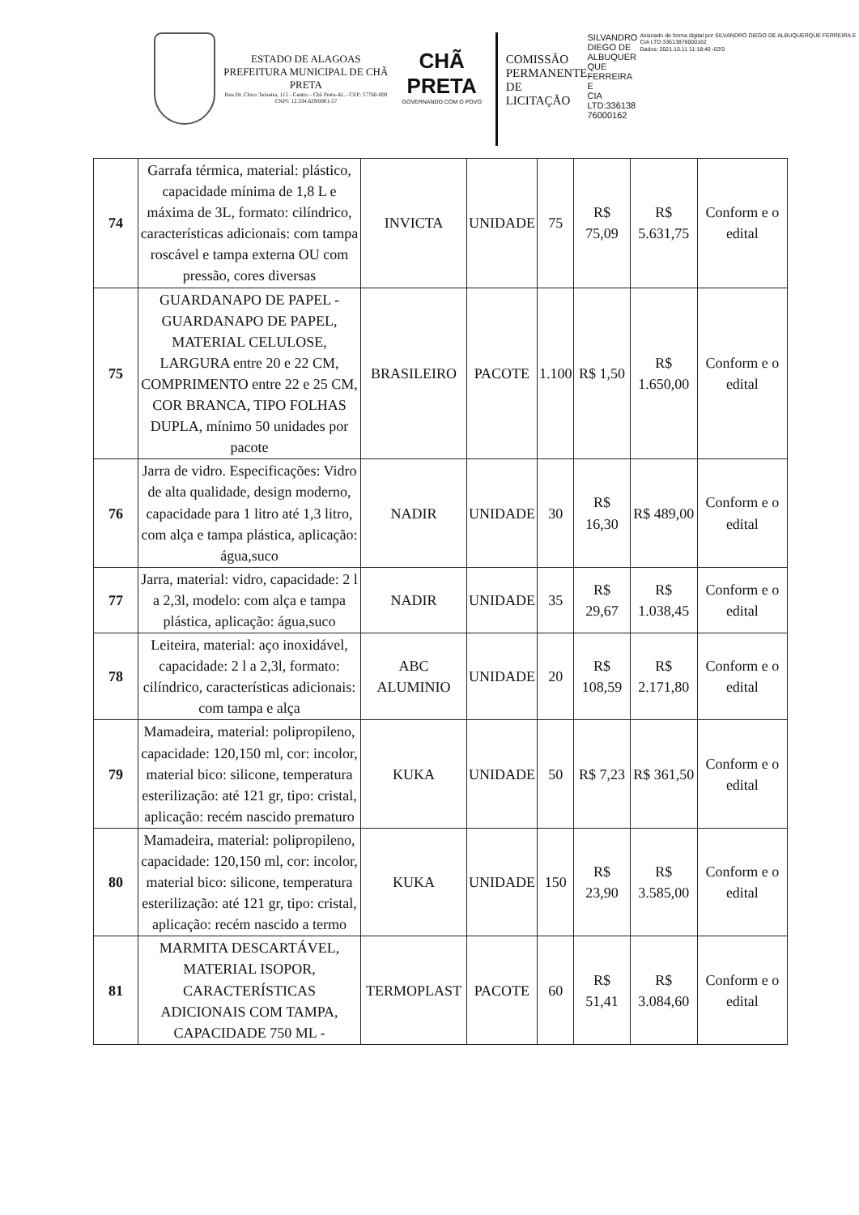ESTADO DE ALAGOAS
PREFEITURA MUNICIPAL DE CHÃ PRETA
Rua Dr. Chico Teixeira, 115 - Centro - Chã Preta-AL - CEP: 57760-000
CNPJ: 12.334.629/0001-57
CHÃ PRETA
GOVERNANDO COM O POVO
COMISSÃO PERMANENTE DE LICITAÇÃO
SILVANDRO
DIEGO DE
ALBUQUER
QUE
FERREIRA E
CIA
LTD:336138
76000162
Assinado de forma digital por SILVANDRO DIEGO DE ALBUQUERQUE FERREIRA E CIA LTD:33613876000162
Dados: 2021.10.11 11:18:40 -03'0
| 74 | Garrafa térmica, material: plástico, capacidade mínima de 1,8 L e máxima de 3L, formato: cilíndrico, características adicionais: com tampa roscável e tampa externa OU com pressão, cores diversas | INVICTA | UNIDADE | 75 | R$ 75,09 | R$ 5.631,75 | Conform e o edital |
| 75 | GUARDANAPO DE PAPEL - GUARDANAPO DE PAPEL, MATERIAL CELULOSE, LARGURA entre 20 e 22 CM, COMPRIMENTO entre 22 e 25 CM, COR BRANCA, TIPO FOLHAS DUPLA, mínimo 50 unidades por pacote | BRASILEIRO | PACOTE | 1.100 | R$ 1,50 | R$ 1.650,00 | Conform e o edital |
| 76 | Jarra de vidro. Especificações: Vidro de alta qualidade, design moderno, capacidade para 1 litro até 1,3 litro, com alça e tampa plástica, aplicação: água,suco | NADIR | UNIDADE | 30 | R$ 16,30 | R$ 489,00 | Conform e o edital |
| 77 | Jarra, material: vidro, capacidade: 2 l a 2,3l, modelo: com alça e tampa plástica, aplicação: água,suco | NADIR | UNIDADE | 35 | R$ 29,67 | R$ 1.038,45 | Conform e o edital |
| 78 | Leiteira, material: aço inoxidável, capacidade: 2 l a 2,3l, formato: cilíndrico, características adicionais: com tampa e alça | ABC ALUMINIO | UNIDADE | 20 | R$ 108,59 | R$ 2.171,80 | Conform e o edital |
| 79 | Mamadeira, material: polipropileno, capacidade: 120,150 ml, cor: incolor, material bico: silicone, temperatura esterilização: até 121 gr, tipo: cristal, aplicação: recém nascido prematuro | KUKA | UNIDADE | 50 | R$ 7,23 | R$ 361,50 | Conform e o edital |
| 80 | Mamadeira, material: polipropileno, capacidade: 120,150 ml, cor: incolor, material bico: silicone, temperatura esterilização: até 121 gr, tipo: cristal, aplicação: recém nascido a termo | KUKA | UNIDADE | 150 | R$ 23,90 | R$ 3.585,00 | Conform e o edital |
| 81 | MARMITA DESCARTÁVEL, MATERIAL ISOPOR, CARACTERÍSTICAS ADICIONAIS COM TAMPA, CAPACIDADE 750 ML - | TERMOPLAST | PACOTE | 60 | R$ 51,41 | R$ 3.084,60 | Conform e o edital |